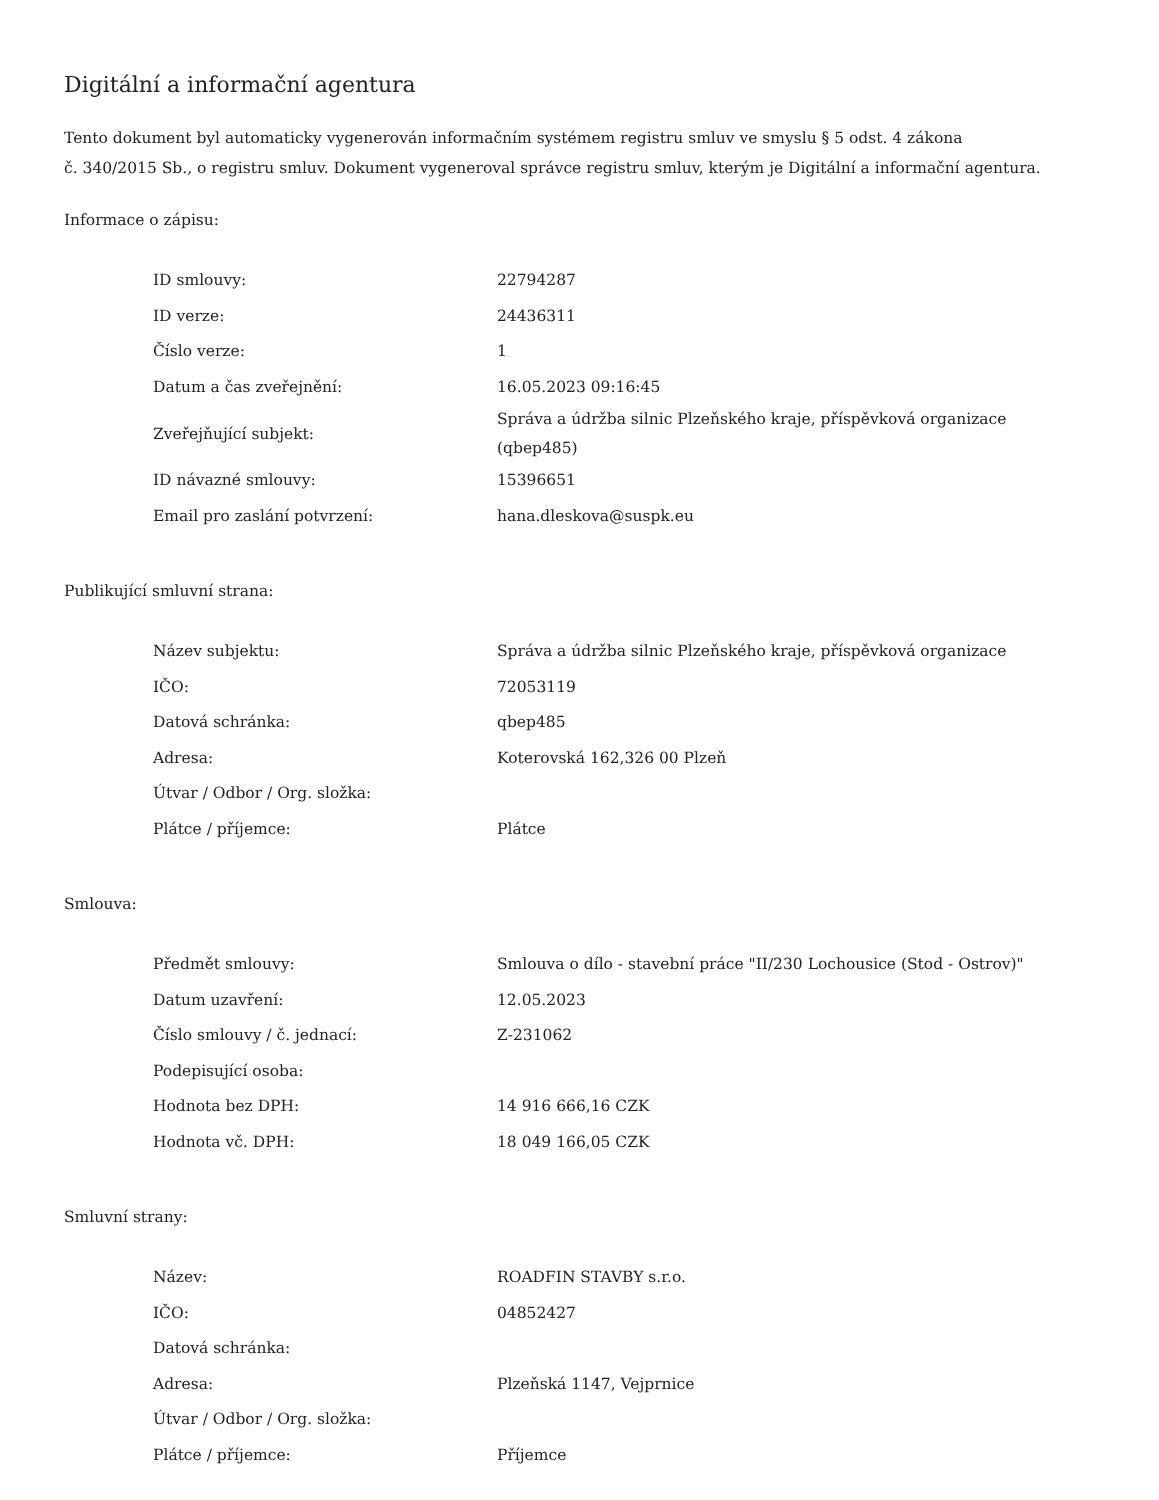Digitální a informační agentura
Tento dokument byl automaticky vygenerován informačním systémem registru smluv ve smyslu § 5 odst. 4 zákona
č. 340/2015 Sb., o registru smluv. Dokument vygeneroval správce registru smluv, kterým je Digitální a informační agentura.
Informace o zápisu:
| ID smlouvy: | 22794287 |
| ID verze: | 24436311 |
| Číslo verze: | 1 |
| Datum a čas zveřejnění: | 16.05.2023 09:16:45 |
| Zveřejňující subjekt: | Správa a údržba silnic Plzeňského kraje, příspěvková organizace (qbep485) |
| ID návazné smlouvy: | 15396651 |
| Email pro zaslání potvrzení: | hana.dleskova@suspk.eu |
Publikující smluvní strana:
| Název subjektu: | Správa a údržba silnic Plzeňského kraje, příspěvková organizace |
| IČO: | 72053119 |
| Datová schránka: | qbep485 |
| Adresa: | Koterovská 162,326 00 Plzeň |
| Útvar / Odbor / Org. složka: | |
| Plátce / příjemce: | Plátce |
Smlouva:
| Předmět smlouvy: | Smlouva o dílo - stavební práce "II/230 Lochousice (Stod - Ostrov)" |
| Datum uzavření: | 12.05.2023 |
| Číslo smlouvy / č. jednací: | Z-231062 |
| Podepisující osoba: | |
| Hodnota bez DPH: | 14 916 666,16 CZK |
| Hodnota vč. DPH: | 18 049 166,05 CZK |
Smluvní strany:
| Název: | ROADFIN STAVBY s.r.o. |
| IČO: | 04852427 |
| Datová schránka: | |
| Adresa: | Plzeňská 1147, Vejprnice |
| Útvar / Odbor / Org. složka: | |
| Plátce / příjemce: | Příjemce |